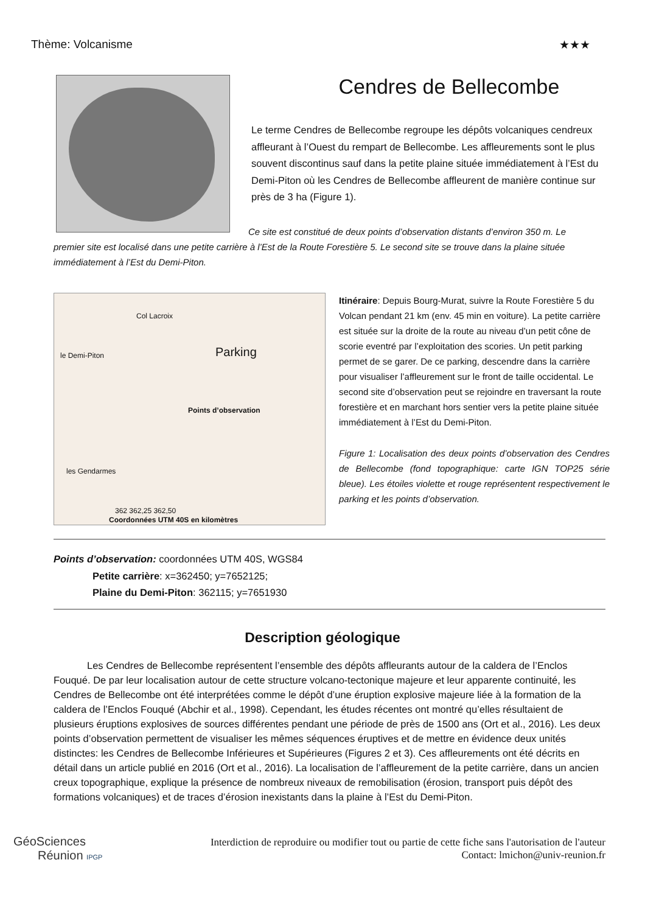Thème: Volcanisme ★★★
Cendres de Bellecombe
Le terme Cendres de Bellecombe regroupe les dépôts volcaniques cendreux affleurant à l’Ouest du rempart de Bellecombe. Les affleurements sont le plus souvent discontinus sauf dans la petite plaine située immédiatement à l’Est du Demi-Piton où les Cendres de Bellecombe affleurent de manière continue sur près de 3 ha (Figure 1).
Ce site est constitué de deux points d’observation distants d’environ 350 m. Le
premier site est localisé dans une petite carrière à l’Est de la Route Forestière 5. Le second site se trouve dans la plaine située immédiatement à l’Est du Demi-Piton.
Col Lacroix
le Demi-Piton Parking
Points d’observation
les Gendarmes
362 362,25 362,50
Coordonnées UTM 40S en kilomètres
Itinéraire: Depuis Bourg-Murat, suivre la Route Forestière 5 du Volcan pendant 21 km (env. 45 min en voiture). La petite carrière est située sur la droite de la route au niveau d’un petit cône de scorie eventré par l’exploitation des scories. Un petit parking permet de se garer. De ce parking, descendre dans la carrière pour visualiser l’affleurement sur le front de taille occidental. Le second site d’observation peut se rejoindre en traversant la route forestière et en marchant hors sentier vers la petite plaine située immédiatement à l’Est du Demi-Piton.
Figure 1: Localisation des deux points d’observation des Cendres de Bellecombe (fond topographique: carte IGN TOP25 série bleue). Les étoiles violette et rouge représentent respectivement le parking et les points d’observation.
Points d’observation: coordonnées UTM 40S, WGS84
Petite carrière: x=362450; y=7652125;
Plaine du Demi-Piton: 362115; y=7651930
Description géologique
Les Cendres de Bellecombe représentent l’ensemble des dépôts affleurants autour de la caldera de l’Enclos Fouqué. De par leur localisation autour de cette structure volcano-tectonique majeure et leur apparente continuité, les Cendres de Bellecombe ont été interprétées comme le dépôt d’une éruption explosive majeure liée à la formation de la caldera de l’Enclos Fouqué (Abchir et al., 1998). Cependant, les études récentes ont montré qu’elles résultaient de plusieurs éruptions explosives de sources différentes pendant une période de près de 1500 ans (Ort et al., 2016). Les deux points d’observation permettent de visualiser les mêmes séquences éruptives et de mettre en évidence deux unités distinctes: les Cendres de Bellecombe Inférieures et Supérieures (Figures 2 et 3). Ces affleurements ont été décrits en détail dans un article publié en 2016 (Ort et al., 2016). La localisation de l’affleurement de la petite carrière, dans un ancien creux topographique, explique la présence de nombreux niveaux de remobilisation (érosion, transport puis dépôt des formations volcaniques) et de traces d’érosion inexistants dans la plaine à l’Est du Demi-Piton.
GéoSciences
Réunion IPGP
Interdiction de reproduire ou modifier tout ou partie de cette fiche sans l'autorisation de l'auteur
Contact: lmichon@univ-reunion.fr